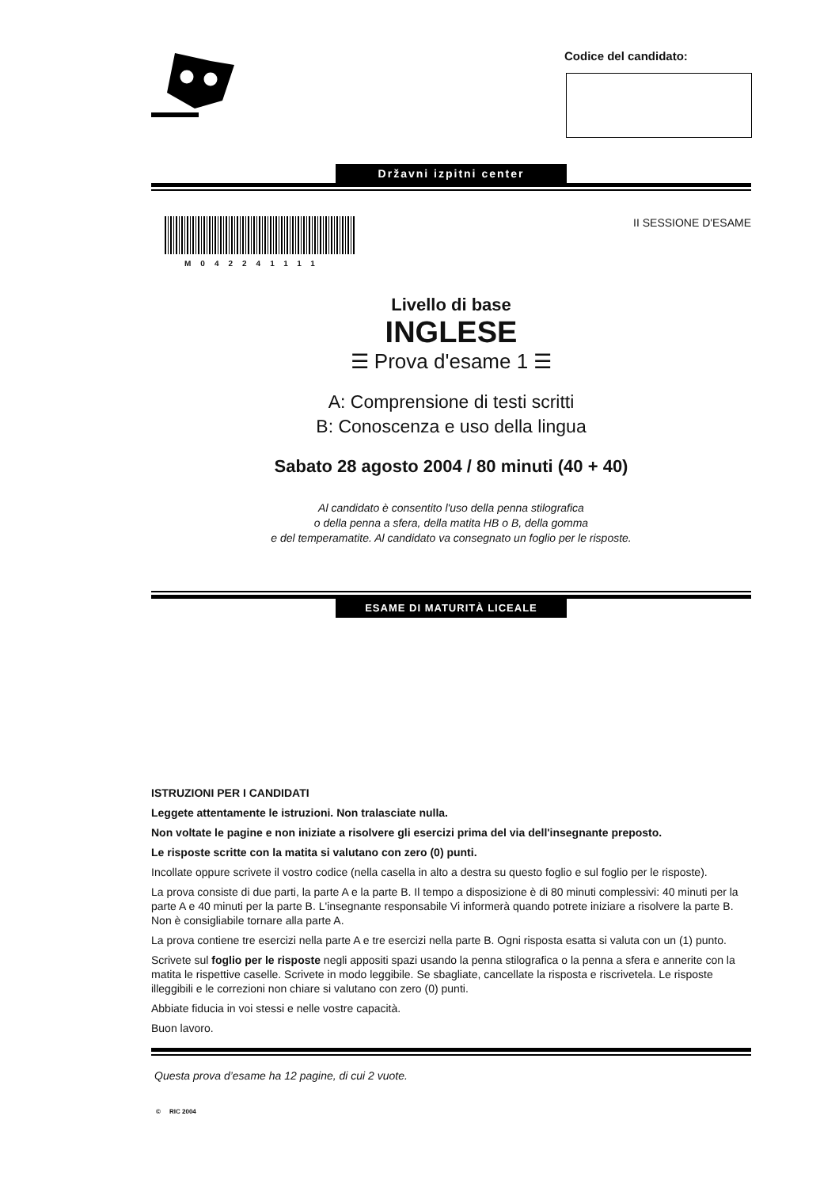Codice del candidato:
Državni izpitni center
M042241111 II SESSIONE D'ESAME
Livello di base
INGLESE
☰ Prova d'esame 1 ☰
A: Comprensione di testi scritti
B: Conoscenza e uso della lingua
Sabato 28 agosto 2004 / 80 minuti (40 + 40)
Al candidato è consentito l'uso della penna stilografica
o della penna a sfera, della matita HB o B, della gomma
e del temperamatite. Al candidato va consegnato un foglio per le risposte.
ESAME DI MATURITÀ LICEALE
ISTRUZIONI PER I CANDIDATI
Leggete attentamente le istruzioni. Non tralasciate nulla.
Non voltate le pagine e non iniziate a risolvere gli esercizi prima del via dell'insegnante preposto.
Le risposte scritte con la matita si valutano con zero (0) punti.
Incollate oppure scrivete il vostro codice (nella casella in alto a destra su questo foglio e sul foglio per le risposte).
La prova consiste di due parti, la parte A e la parte B. Il tempo a disposizione è di 80 minuti complessivi: 40 minuti per la parte A e 40 minuti per la parte B. L'insegnante responsabile Vi informerà quando potrete iniziare a risolvere la parte B. Non è consigliabile tornare alla parte A.
La prova contiene tre esercizi nella parte A e tre esercizi nella parte B. Ogni risposta esatta si valuta con un (1) punto.
Scrivete sul foglio per le risposte negli appositi spazi usando la penna stilografica o la penna a sfera e annerite con la matita le rispettive caselle. Scrivete in modo leggibile. Se sbagliate, cancellate la risposta e riscrivetela. Le risposte illeggibili e le correzioni non chiare si valutano con zero (0) punti.
Abbiate fiducia in voi stessi e nelle vostre capacità.
Buon lavoro.
Questa prova d’esame ha 12 pagine, di cui 2 vuote.
© RIC 2004